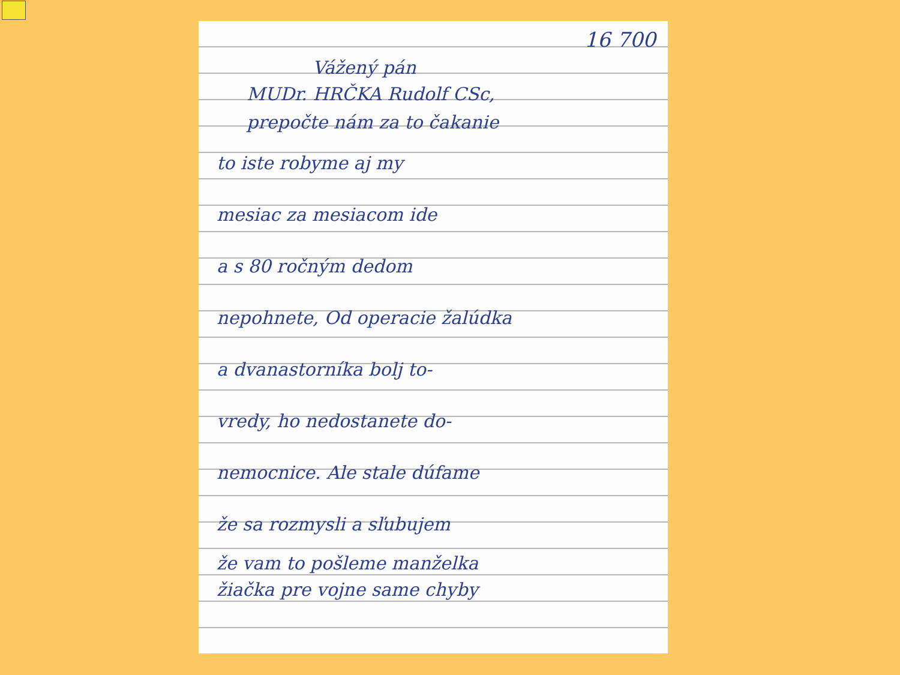16 700
Vážený pán
MUDr. HRČKA Rudolf CSc,
prepočte nám za to čakanie
to iste robyme aj my
mesiac za mesiacom ide
a s 80 ročným dedom
nepohnete, Od operacie žalúdka
a dvanastorníka bolj to-
vredy, ho nedostanete do-
nemocnice. Ale stale dúfame
že sa rozmysli a sľubujem
že vam to pošleme manželka
žiačka pre vojne same chyby